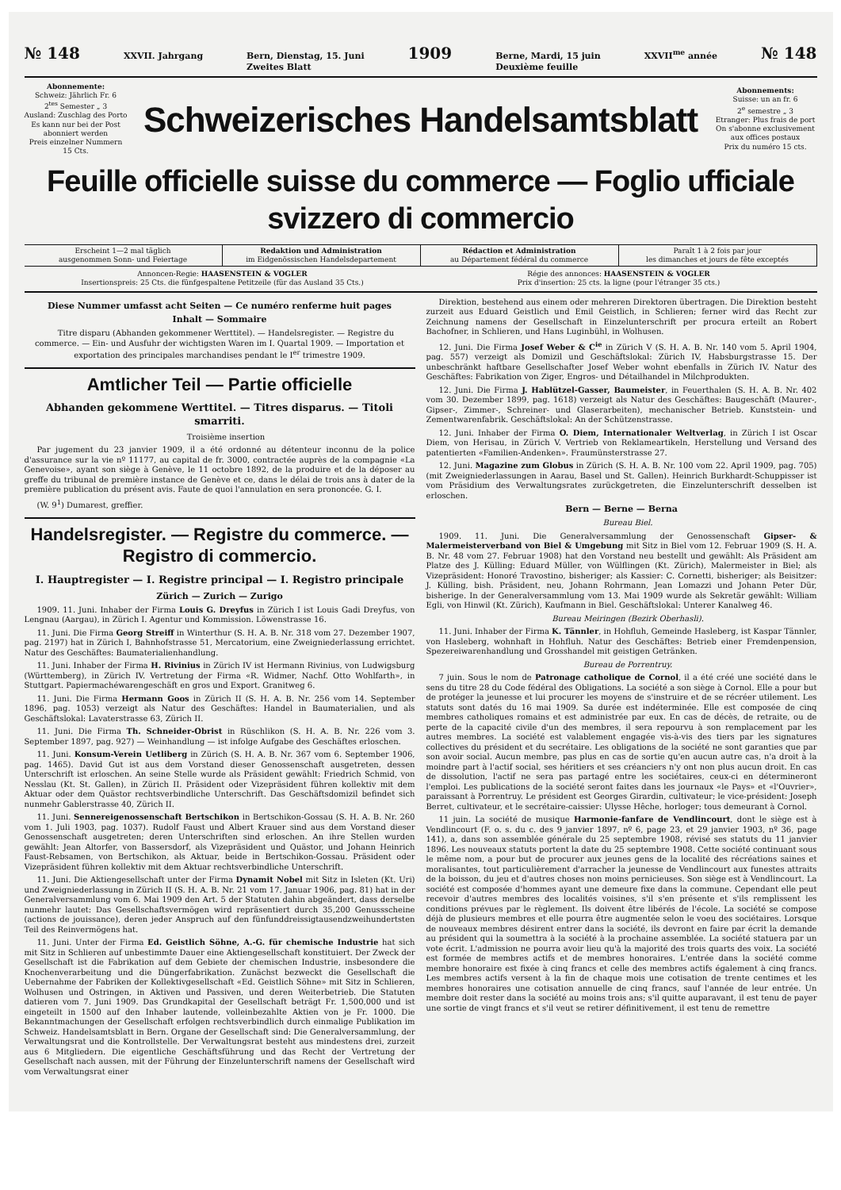№ 148 XXVII. Jahrgang Bern, Dienstag, 15. Juni
Zweites Blatt 1909 Berne, Mardi, 15 juin
Deuxième feuille XXVII<sup>me</sup> année № 148
Abonnemente:
Schweiz: Jährlich Fr. 6
2<sup>tes</sup> Semester „ 3
Ausland: Zuschlag des Porto
Es kann nur bei der Post abonniert werden
Preis einzelner Nummern 15 Cts.
Schweizerisches Handelsamtsblatt
Abonnements:
Suisse: un an fr. 6
2<sup>e</sup> semestre „ 3
Etranger: Plus frais de port
On s'abonne exclusivement aux offices postaux
Prix du numéro 15 cts.
Feuille officielle suisse du commerce — Foglio ufficiale svizzero di commercio
Erscheint 1—2 mal täglich
ausgenommen Sonn- und Feiertage
Redaktion und Administration
im Eidgenössischen Handelsdepartement
Rédaction et Administration
au Département fédéral du commerce
Paraît 1 à 2 fois par jour
les dimanches et jours de fête exceptés
Annoncen-Regie: HAASENSTEIN & VOGLER
Insertionspreis: 25 Cts. die fünfgespaltene Petitzeile (für das Ausland 35 Cts.)
Régie des annonces: HAASENSTEIN & VOGLER
Prix d'insertion: 25 cts. la ligne (pour l'étranger 35 cts.)
Diese Nummer umfasst acht Seiten — Ce numéro renferme huit pages
Inhalt — Sommaire
Titre disparu (Abhanden gekommener Werttitel). — Handelsregister. — Registre du commerce. — Ein- und Ausfuhr der wichtigsten Waren im I. Quartal 1909. — Importation et exportation des principales marchandises pendant le I<sup>er</sup> trimestre 1909.
Amtlicher Teil — Partie officielle
Abhanden gekommene Werttitel. — Titres disparus. — Titoli smarriti.
Troisième insertion
Par jugement du 23 janvier 1909, il a été ordonné au détenteur inconnu de la police d'assurance sur la vie nº 11177, au capital de fr. 3000, contractée auprès de la compagnie «La Genevoise», ayant son siège à Genève, le 11 octobre 1892, de la produire et de la déposer au greffe du tribunal de première instance de Genève et ce, dans le délai de trois ans à dater de la première publication du présent avis. Faute de quoi l'annulation en sera prononcée. G. I.
(W. 9<sup>1</sup>) Dumarest, greffier.
Handelsregister. — Registre du commerce. — Registro di commercio.
I. Hauptregister — I. Registre principal — I. Registro principale
Zürich — Zurich — Zurigo
1909. 11. Juni. Inhaber der Firma Louis G. Dreyfus in Zürich I ist Louis Gadi Dreyfus, von Lengnau (Aargau), in Zürich I. Agentur und Kommission. Löwenstrasse 16.
11. Juni. Die Firma Georg Streiff in Winterthur (S. H. A. B. Nr. 318 vom 27. Dezember 1907, pag. 2197) hat in Zürich I, Bahnhofstrasse 51, Mercatorium, eine Zweigniederlassung errichtet. Natur des Geschäftes: Baumaterialienhandlung.
11. Juni. Inhaber der Firma H. Rivinius in Zürich IV ist Hermann Rivinius, von Ludwigsburg (Württemberg), in Zürich IV. Vertretung der Firma «R. Widmer, Nachf. Otto Wohlfarth», in Stuttgart. Papiermachéwarengeschäft en gros und Export. Granitweg 6.
11. Juni. Die Firma Hermann Goos in Zürich II (S. H. A. B. Nr. 256 vom 14. September 1896, pag. 1053) verzeigt als Natur des Geschäftes: Handel in Baumaterialien, und als Geschäftslokal: Lavaterstrasse 63, Zürich II.
11. Juni. Die Firma Th. Schneider-Obrist in Rüschlikon (S. H. A. B. Nr. 226 vom 3. September 1897, pag. 927) — Weinhandlung — ist infolge Aufgabe des Geschäftes erloschen.
11. Juni. Konsum-Verein Uetliberg in Zürich (S. H. A. B. Nr. 367 vom 6. September 1906, pag. 1465). David Gut ist aus dem Vorstand dieser Genossenschaft ausgetreten, dessen Unterschrift ist erloschen. An seine Stelle wurde als Präsident gewählt: Friedrich Schmid, von Nesslau (Kt. St. Gallen), in Zürich II. Präsident oder Vizepräsident führen kollektiv mit dem Aktuar oder dem Quästor rechtsverbindliche Unterschrift. Das Geschäftsdomizil befindet sich nunmehr Gablerstrasse 40, Zürich II.
11. Juni. Sennereigenossenschaft Bertschikon in Bertschikon-Gossau (S. H. A. B. Nr. 260 vom 1. Juli 1903, pag. 1037). Rudolf Faust und Albert Krauer sind aus dem Vorstand dieser Genossenschaft ausgetreten; deren Unterschriften sind erloschen. An ihre Stellen wurden gewählt: Jean Altorfer, von Bassersdorf, als Vizepräsident und Quästor, und Johann Heinrich Faust-Rebsamen, von Bertschikon, als Aktuar, beide in Bertschikon-Gossau. Präsident oder Vizepräsident führen kollektiv mit dem Aktuar rechtsverbindliche Unterschrift.
11. Juni. Die Aktiengesellschaft unter der Firma Dynamit Nobel mit Sitz in Isleten (Kt. Uri) und Zweigniederlassung in Zürich II (S. H. A. B. Nr. 21 vom 17. Januar 1906, pag. 81) hat in der Generalversammlung vom 6. Mai 1909 den Art. 5 der Statuten dahin abgeändert, dass derselbe nunmehr lautet: Das Gesellschaftsvermögen wird repräsentiert durch 35,200 Genussscheine (actions de jouissance), deren jeder Anspruch auf den fünfunddreissigtausendzweihundertsten Teil des Reinvermögens hat.
11. Juni. Unter der Firma Ed. Geistlich Söhne, A.-G. für chemische Industrie hat sich mit Sitz in Schlieren auf unbestimmte Dauer eine Aktiengesellschaft konstituiert. Der Zweck der Gesellschaft ist die Fabrikation auf dem Gebiete der chemischen Industrie, insbesondere die Knochenverarbeitung und die Düngerfabrikation. Zunächst bezweckt die Gesellschaft die Uebernahme der Fabriken der Kollektivgesellschaft «Ed. Geistlich Söhne» mit Sitz in Schlieren, Wolhusen und Ostringen, in Aktiven und Passiven, und deren Weiterbetrieb. Die Statuten datieren vom 7. Juni 1909. Das Grundkapital der Gesellschaft beträgt Fr. 1,500,000 und ist eingeteilt in 1500 auf den Inhaber lautende, volleinbezahlte Aktien von je Fr. 1000. Die Bekanntmachungen der Gesellschaft erfolgen rechtsverbindlich durch einmalige Publikation im Schweiz. Handelsamtsblatt in Bern. Organe der Gesellschaft sind: Die Generalversammlung, der Verwaltungsrat und die Kontrollstelle. Der Verwaltungsrat besteht aus mindestens drei, zurzeit aus 6 Mitgliedern. Die eigentliche Geschäftsführung und das Recht der Vertretung der Gesellschaft nach aussen, mit der Führung der Einzelunterschrift namens der Gesellschaft wird vom Verwaltungsrat einer
Direktion, bestehend aus einem oder mehreren Direktoren übertragen. Die Direktion besteht zurzeit aus Eduard Geistlich und Emil Geistlich, in Schlieren; ferner wird das Recht zur Zeichnung namens der Gesellschaft in Einzelunterschrift per procura erteilt an Robert Bachofner, in Schlieren, und Hans Luginbühl, in Wolhusen.
12. Juni. Die Firma Josef Weber & C<sup>ie</sup> in Zürich V (S. H. A. B. Nr. 140 vom 5. April 1904, pag. 557) verzeigt als Domizil und Geschäftslokal: Zürich IV, Habsburgstrasse 15. Der unbeschränkt haftbare Gesellschafter Josef Weber wohnt ebenfalls in Zürich IV. Natur des Geschäftes: Fabrikation von Ziger, Engros- und Détailhandel in Milchprodukten.
12. Juni. Die Firma J. Hablützel-Gasser, Baumeister, in Feuerthalen (S. H. A. B. Nr. 402 vom 30. Dezember 1899, pag. 1618) verzeigt als Natur des Geschäftes: Baugeschäft (Maurer-, Gipser-, Zimmer-, Schreiner- und Glaserarbeiten), mechanischer Betrieb. Kunststein- und Zementwarenfabrik. Geschäftslokal: An der Schützenstrasse.
12. Juni. Inhaber der Firma O. Diem, Internationaler Weltverlag, in Zürich I ist Oscar Diem, von Herisau, in Zürich V. Vertrieb von Reklameartikeln, Herstellung und Versand des patentierten «Familien-Andenken». Fraumünsterstrasse 27.
12. Juni. Magazine zum Globus in Zürich (S. H. A. B. Nr. 100 vom 22. April 1909, pag. 705) (mit Zweigniederlassungen in Aarau, Basel und St. Gallen). Heinrich Burkhardt-Schuppisser ist vom Präsidium des Verwaltungsrates zurückgetreten, die Einzelunterschrift desselben ist erloschen.
Bern — Berne — Berna
Bureau Biel.
1909. 11. Juni. Die Generalversammlung der Genossenschaft Gipser- & Malermeisterverband von Biel & Umgebung mit Sitz in Biel vom 12. Februar 1909 (S. H. A. B. Nr. 48 vom 27. Februar 1908) hat den Vorstand neu bestellt und gewählt: Als Präsident am Platze des J. Külling: Eduard Müller, von Wülflingen (Kt. Zürich), Malermeister in Biel; als Vizepräsident: Honoré Travostino, bisheriger; als Kassier: C. Cornetti, bisheriger; als Beisitzer: J. Külling, bish. Präsident, neu, Johann Rohrmann, Jean Lomazzi und Johann Peter Dür, bisherige. In der Generalversammlung vom 13. Mai 1909 wurde als Sekretär gewählt: William Egli, von Hinwil (Kt. Zürich), Kaufmann in Biel. Geschäftslokal: Unterer Kanalweg 46.
Bureau Meiringen (Bezirk Oberhasli).
11. Juni. Inhaber der Firma K. Tännler, in Hohfluh, Gemeinde Hasleberg, ist Kaspar Tännler, von Hasleberg, wohnhaft in Hohfluh. Natur des Geschäftes: Betrieb einer Fremdenpension, Spezereiwarenhandlung und Grosshandel mit geistigen Getränken.
Bureau de Porrentruy.
7 juin. Sous le nom de Patronage catholique de Cornol, il a été créé une société dans le sens du titre 28 du Code fédéral des Obligations. La société a son siège à Cornol. Elle a pour but de protéger la jeunesse et lui procurer les moyens de s'instruire et de se récréer utilement. Les statuts sont datés du 16 mai 1909. Sa durée est indéterminée. Elle est composée de cinq membres catholiques romains et est administrée par eux. En cas de décès, de retraite, ou de perte de la capacité civile d'un des membres, il sera repourvu à son remplacement par les autres membres. La société est valablement engagée vis-à-vis des tiers par les signatures collectives du président et du secrétaire. Les obligations de la société ne sont garanties que par son avoir social. Aucun membre, pas plus en cas de sortie qu'en aucun autre cas, n'a droit à la moindre part à l'actif social, ses héritiers et ses créanciers n'y ont non plus aucun droit. En cas de dissolution, l'actif ne sera pas partagé entre les sociétaires, ceux-ci en détermineront l'emploi. Les publications de la société seront faites dans les journaux «le Pays» et «l'Ouvrier», paraissant à Porrentruy. Le président est Georges Girardin, cultivateur; le vice-président: Joseph Berret, cultivateur, et le secrétaire-caissier: Ulysse Hêche, horloger; tous demeurant à Cornol.
11 juin. La société de musique Harmonie-fanfare de Vendlincourt, dont le siège est à Vendlincourt (F. o. s. du c. des 9 janvier 1897, nº 6, page 23, et 29 janvier 1903, nº 36, page 141), a, dans son assemblée générale du 25 septembre 1908, révisé ses statuts du 11 janvier 1896. Les nouveaux statuts portent la date du 25 septembre 1908. Cette société continuant sous le même nom, a pour but de procurer aux jeunes gens de la localité des récréations saines et moralisantes, tout particulièrement d'arracher la jeunesse de Vendlincourt aux funestes attraits de la boisson, du jeu et d'autres choses non moins pernicieuses. Son siège est à Vendlincourt. La société est composée d'hommes ayant une demeure fixe dans la commune. Cependant elle peut recevoir d'autres membres des localités voisines, s'il s'en présente et s'ils remplissent les conditions prévues par le règlement. Ils doivent être libérés de l'école. La société se compose déjà de plusieurs membres et elle pourra être augmentée selon le voeu des sociétaires. Lorsque de nouveaux membres désirent entrer dans la société, ils devront en faire par écrit la demande au président qui la soumettra à la société à la prochaine assemblée. La société statuera par un vote écrit. L'admission ne pourra avoir lieu qu'à la majorité des trois quarts des voix. La société est formée de membres actifs et de membres honoraires. L'entrée dans la société comme membre honoraire est fixée à cinq francs et celle des membres actifs également à cinq francs. Les membres actifs versent à la fin de chaque mois une cotisation de trente centimes et les membres honoraires une cotisation annuelle de cinq francs, sauf l'année de leur entrée. Un membre doit rester dans la société au moins trois ans; s'il quitte auparavant, il est tenu de payer une sortie de vingt francs et s'il veut se retirer définitivement, il est tenu de remettre